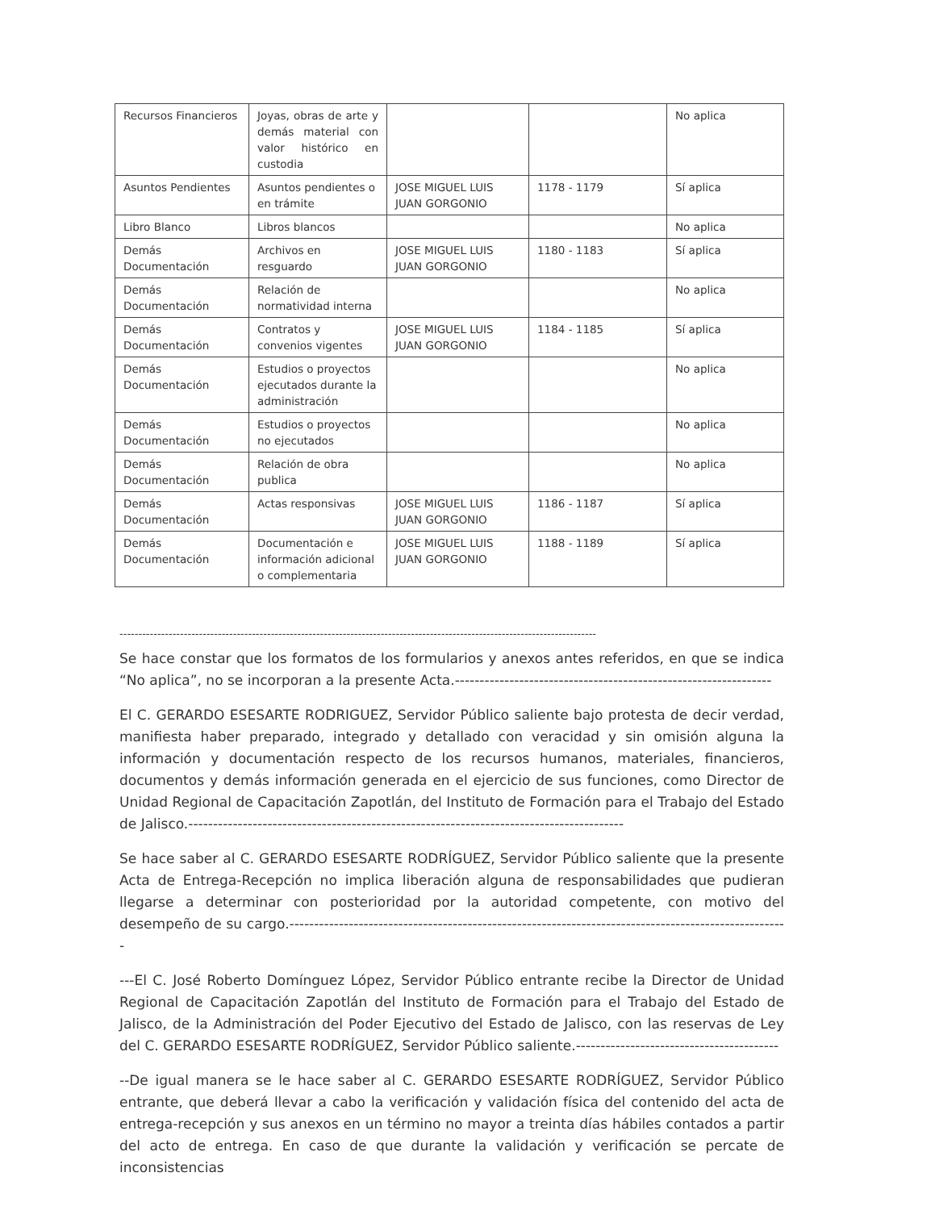| Recursos Financieros | Joyas, obras de arte y demás material con valor histórico en custodia | | | No aplica |
| Asuntos Pendientes | Asuntos pendientes o en trámite | JOSE MIGUEL LUIS JUAN GORGONIO | 1178 - 1179 | Sí aplica |
| Libro Blanco | Libros blancos | | | No aplica |
| Demás Documentación | Archivos en resguardo | JOSE MIGUEL LUIS JUAN GORGONIO | 1180 - 1183 | Sí aplica |
| Demás Documentación | Relación de normatividad interna | | | No aplica |
| Demás Documentación | Contratos y convenios vigentes | JOSE MIGUEL LUIS JUAN GORGONIO | 1184 - 1185 | Sí aplica |
| Demás Documentación | Estudios o proyectos ejecutados durante la administración | | | No aplica |
| Demás Documentación | Estudios o proyectos no ejecutados | | | No aplica |
| Demás Documentación | Relación de obra publica | | | No aplica |
| Demás Documentación | Actas responsivas | JOSE MIGUEL LUIS JUAN GORGONIO | 1186 - 1187 | Sí aplica |
| Demás Documentación | Documentación e información adicional o complementaria | JOSE MIGUEL LUIS JUAN GORGONIO | 1188 - 1189 | Sí aplica |
------------------------------------------------------------------------------------------------------------------------------
Se hace constar que los formatos de los formularios y anexos antes referidos, en que se indica “No aplica”, no se incorporan a la presente Acta.----------------------------------------------------------------
El C. GERARDO ESESARTE RODRIGUEZ, Servidor Público saliente bajo protesta de decir verdad, manifiesta haber preparado, integrado y detallado con veracidad y sin omisión alguna la información y documentación respecto de los recursos humanos, materiales, financieros, documentos y demás información generada en el ejercicio de sus funciones, como Director de Unidad Regional de Capacitación Zapotlán, del Instituto de Formación para el Trabajo del Estado de Jalisco.----------------------------------------------------------------------------------------
Se hace saber al C. GERARDO ESESARTE RODRÍGUEZ, Servidor Público saliente que la presente Acta de Entrega-Recepción no implica liberación alguna de responsabilidades que pudieran llegarse a determinar con posterioridad por la autoridad competente, con motivo del desempeño de su cargo.-----------------------------------------------------------------------------------------------------
---El C. José Roberto Domínguez López, Servidor Público entrante recibe la Director de Unidad Regional de Capacitación Zapotlán del Instituto de Formación para el Trabajo del Estado de Jalisco, de la Administración del Poder Ejecutivo del Estado de Jalisco, con las reservas de Ley del C. GERARDO ESESARTE RODRÍGUEZ, Servidor Público saliente.-----------------------------------------
--De igual manera se le hace saber al C. GERARDO ESESARTE RODRÍGUEZ, Servidor Público entrante, que deberá llevar a cabo la verificación y validación física del contenido del acta de entrega-recepción y sus anexos en un término no mayor a treinta días hábiles contados a partir del acto de entrega. En caso de que durante la validación y verificación se percate de inconsistencias